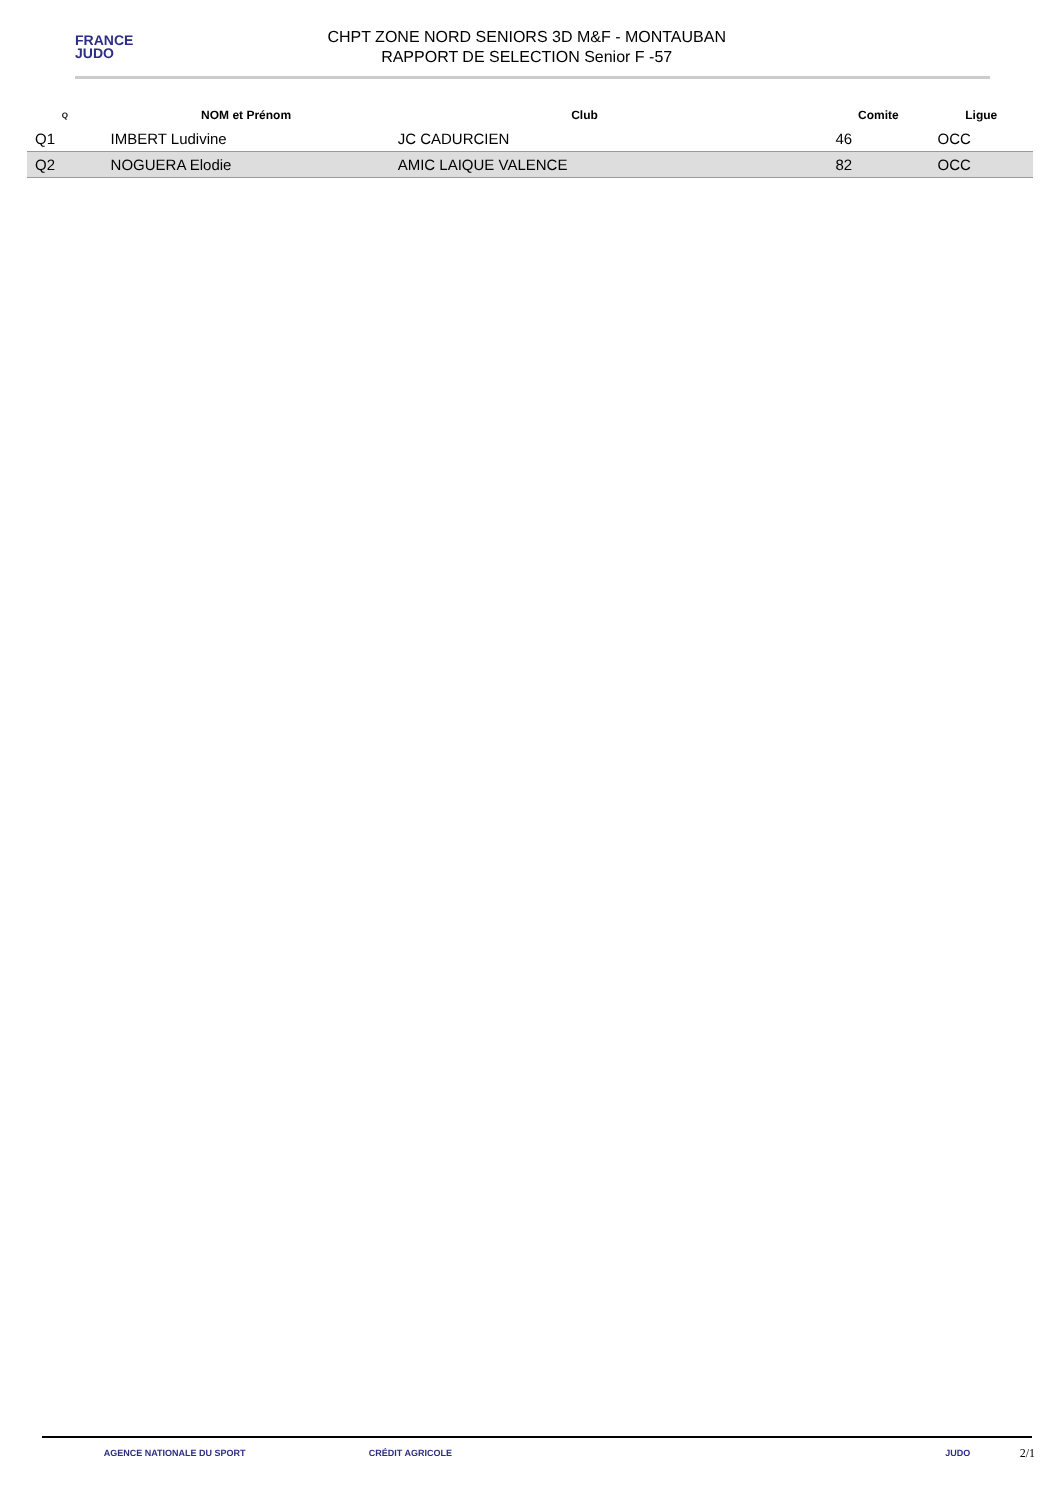FRANCE
JUDO
CHPT ZONE NORD SENIORS 3D M&F - MONTAUBAN
RAPPORT DE SELECTION Senior F -57
| Q | NOM et Prénom | Club | | Comite | Ligue |
| --- | --- | --- | --- | --- | --- |
| Q1 | IMBERT Ludivine | JC CADURCIEN | | 46 | OCC |
| Q2 | NOGUERA Elodie | AMIC LAIQUE VALENCE | | 82 | OCC |
AGENCE NATIONALE DU SPORT CRÉDIT AGRICOLE JUDO
2/1